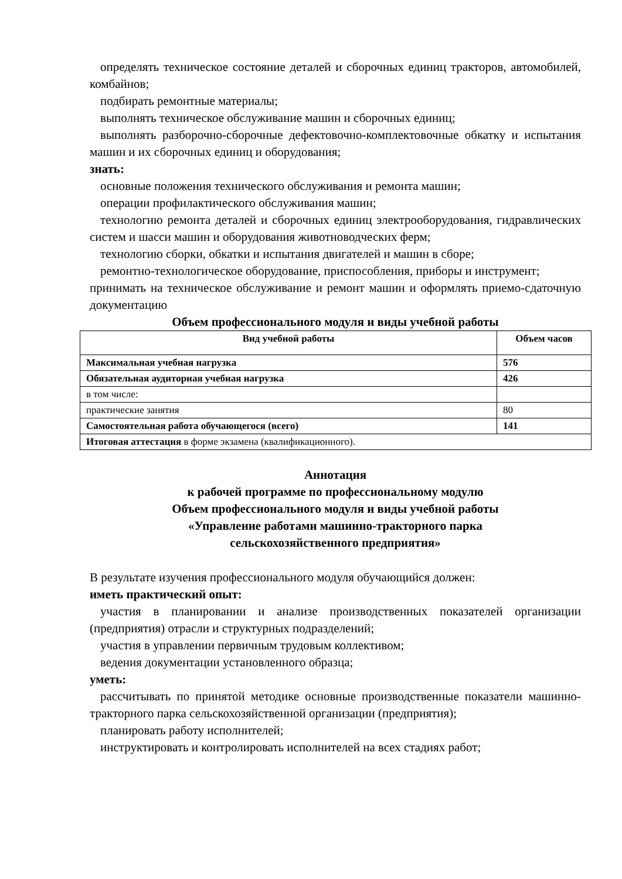определять техническое состояние деталей и сборочных единиц тракторов, автомобилей, комбайнов;
подбирать ремонтные материалы;
выполнять техническое обслуживание машин и сборочных единиц;
выполнять разборочно-сборочные дефектовочно-комплектовочные обкатку и испытания машин и их сборочных единиц и оборудования;
знать:
основные положения технического обслуживания и ремонта машин;
операции профилактического обслуживания машин;
технологию ремонта деталей и сборочных единиц электрооборудования, гидравлических систем и шасси машин и оборудования животноводческих ферм;
технологию сборки, обкатки и испытания двигателей и машин в сборе;
ремонтно-технологическое оборудование, приспособления, приборы и инструмент;
принимать на техническое обслуживание и ремонт машин и оформлять приемо-сдаточную документацию
Объем профессионального модуля и виды учебной работы
| Вид учебной работы | Объем часов |
| --- | --- |
| Максимальная учебная нагрузка | 576 |
| Обязательная аудиторная учебная нагрузка | 426 |
| в том числе: | |
| практические занятия | 80 |
| Самостоятельная работа обучающегося (всего) | 141 |
| Итоговая аттестация в форме экзамена (квалификационного). | |
Аннотация
к рабочей программе по профессиональному модулю
Объем профессионального модуля и виды учебной работы
«Управление работами машинно-тракторного парка
сельскохозяйственного предприятия»
В результате изучения профессионального модуля обучающийся должен:
иметь практический опыт:
участия в планировании и анализе производственных показателей организации (предприятия) отрасли и структурных подразделений;
участия в управлении первичным трудовым коллективом;
ведения документации установленного образца;
уметь:
рассчитывать по принятой методике основные производственные показатели машинно-тракторного парка сельскохозяйственной организации (предприятия);
планировать работу исполнителей;
инструктировать и контролировать исполнителей на всех стадиях работ;